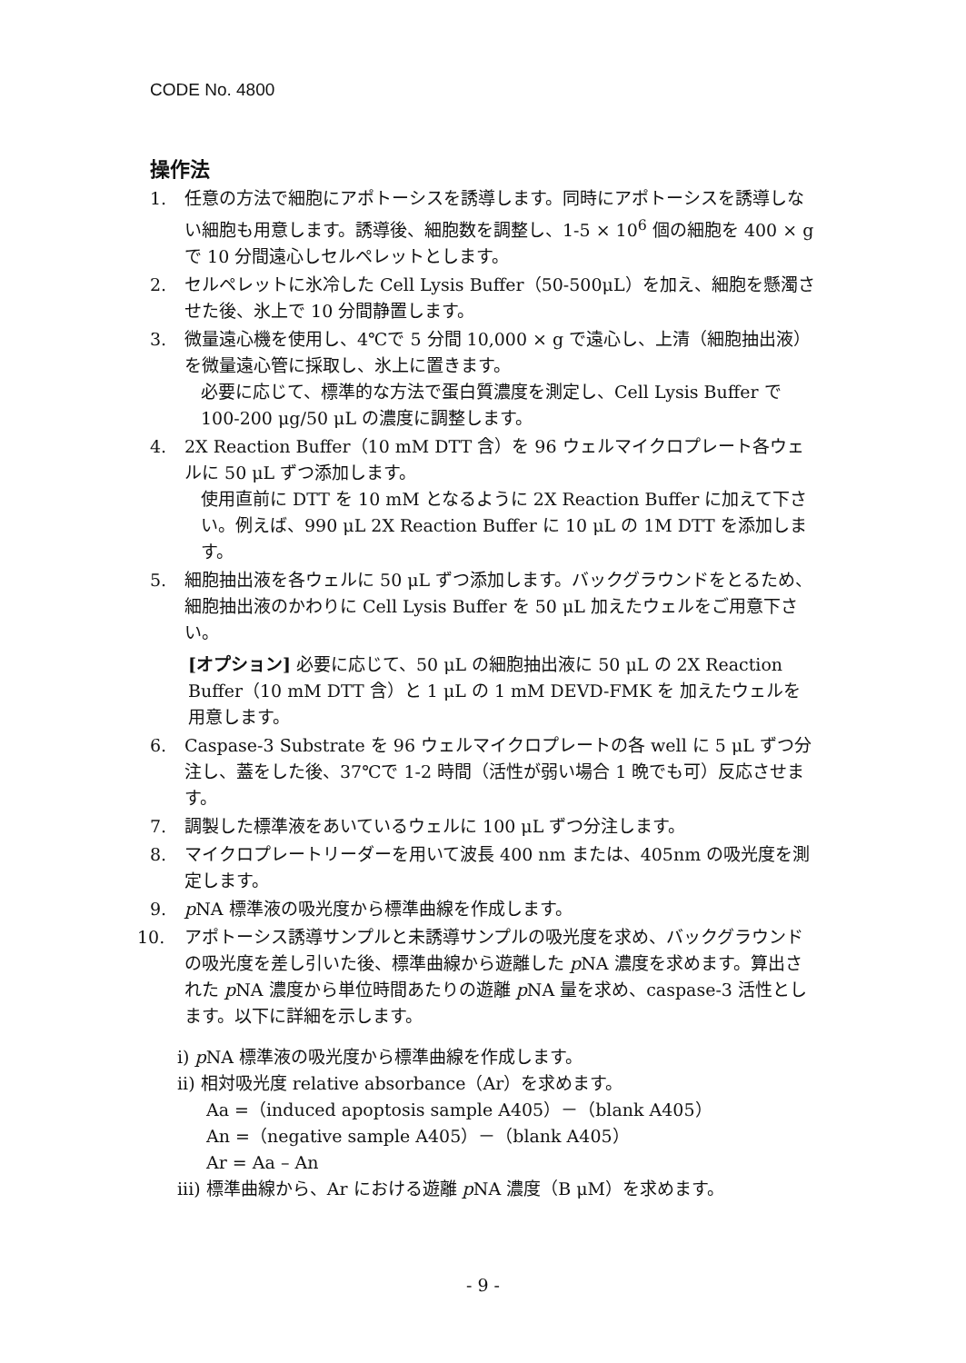CODE No. 4800
操作法
1. 任意の方法で細胞にアポトーシスを誘導します。同時にアポトーシスを誘導しない細胞も用意します。誘導後、細胞数を調整し、1-5 × 10<sup>6</sup> 個の細胞を 400 × g で 10 分間遠心しセルペレットとします。
2. セルペレットに氷冷した Cell Lysis Buffer（50-500μL）を加え、細胞を懸濁させた後、氷上で 10 分間静置します。
3. 微量遠心機を使用し、4℃で 5 分間 10,000 × g で遠心し、上清（細胞抽出液）を微量遠心管に採取し、氷上に置きます。
必要に応じて、標準的な方法で蛋白質濃度を測定し、Cell Lysis Buffer で 100-200 μg/50 μL の濃度に調整します。
4. 2X Reaction Buffer（10 mM DTT 含）を 96 ウェルマイクロプレート各ウェルに 50 μL ずつ添加します。
使用直前に DTT を 10 mM となるように 2X Reaction Buffer に加えて下さい。例えば、990 μL 2X Reaction Buffer に 10 μL の 1M DTT を添加します。
5. 細胞抽出液を各ウェルに 50 μL ずつ添加します。バックグラウンドをとるため、細胞抽出液のかわりに Cell Lysis Buffer を 50 μL 加えたウェルをご用意下さい。
[オプション] 必要に応じて、50 μL の細胞抽出液に 50 μL の 2X Reaction Buffer（10 mM DTT 含）と 1 μL の 1 mM DEVD-FMK を 加えたウェルを用意します。
6. Caspase-3 Substrate を 96 ウェルマイクロプレートの各 well に 5 μL ずつ分注し、蓋をした後、37℃で 1-2 時間（活性が弱い場合 1 晩でも可）反応させます。
7. 調製した標準液をあいているウェルに 100 μL ずつ分注します。
8. マイクロプレートリーダーを用いて波長 400 nm または、405nm の吸光度を測定します。
9. p NA 標準液の吸光度から標準曲線を作成します。
10. アポトーシス誘導サンプルと未誘導サンプルの吸光度を求め、バックグラウンドの吸光度を差し引いた後、標準曲線から遊離した p NA 濃度を求めます。算出された p NA 濃度から単位時間あたりの遊離 p NA 量を求め、caspase-3 活性とします。以下に詳細を示します。
i) p NA 標準液の吸光度から標準曲線を作成します。
ii) 相対吸光度 relative absorbance（Ar）を求めます。
Aa =（induced apoptosis sample A405）－（blank A405）
An =（negative sample A405）－（blank A405）
Ar = Aa – An
iii) 標準曲線から、Ar における遊離 p NA 濃度（B μM）を求めます。
- 9 -